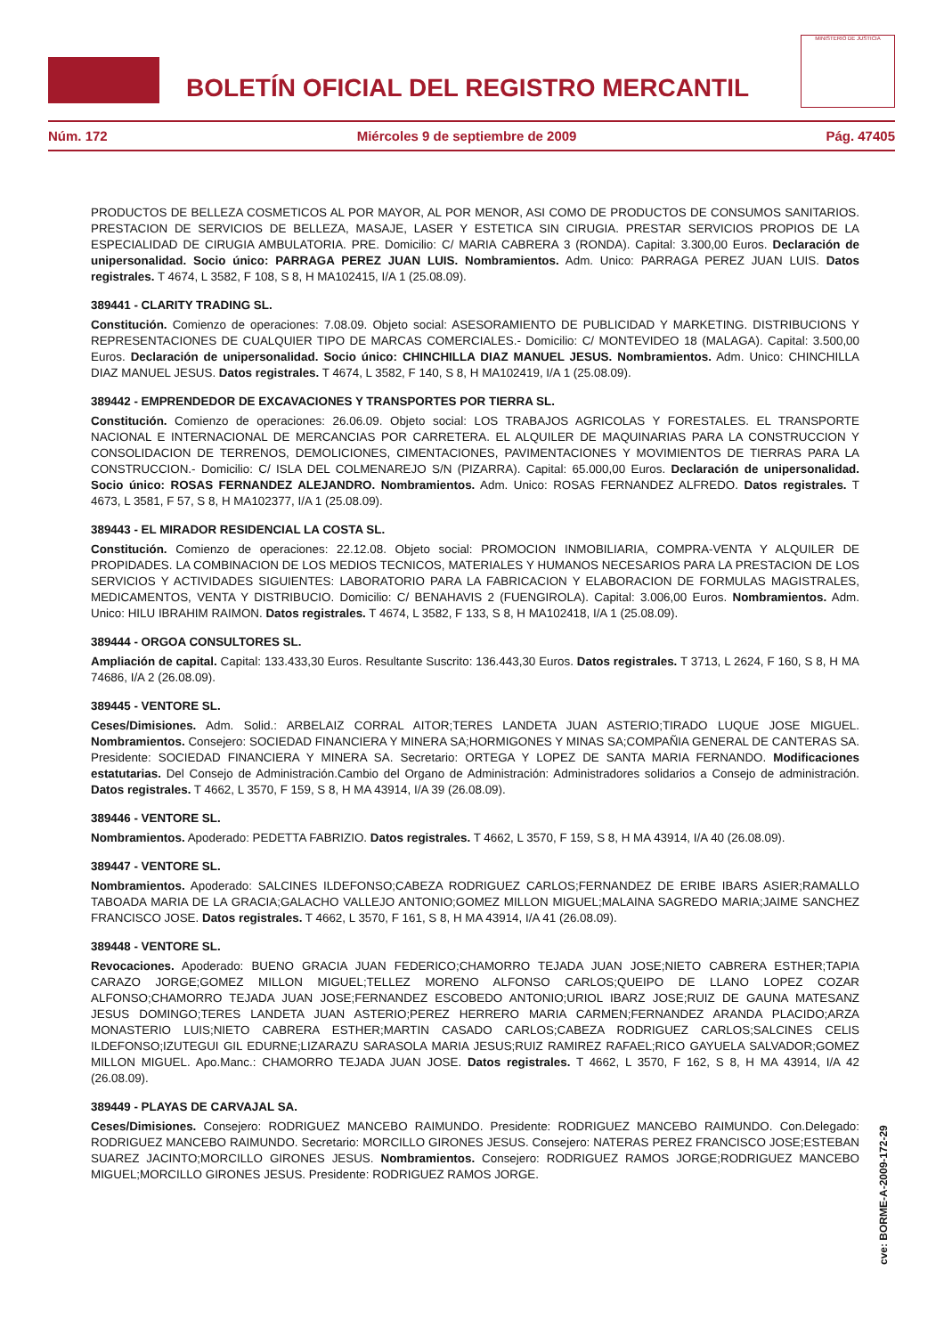BOLETÍN OFICIAL DEL REGISTRO MERCANTIL
MINISTERIO DE JUSTICIA
Núm. 172 Miércoles 9 de septiembre de 2009 Pág. 47405
PRODUCTOS DE BELLEZA COSMETICOS AL POR MAYOR, AL POR MENOR, ASI COMO DE PRODUCTOS DE CONSUMOS SANITARIOS. PRESTACION DE SERVICIOS DE BELLEZA, MASAJE, LASER Y ESTETICA SIN CIRUGIA. PRESTAR SERVICIOS PROPIOS DE LA ESPECIALIDAD DE CIRUGIA AMBULATORIA. PRE. Domicilio: C/ MARIA CABRERA 3 (RONDA). Capital: 3.300,00 Euros. Declaración de unipersonalidad. Socio único: PARRAGA PEREZ JUAN LUIS. Nombramientos. Adm. Unico: PARRAGA PEREZ JUAN LUIS. Datos registrales. T 4674, L 3582, F 108, S 8, H MA102415, I/A 1 (25.08.09).
389441 - CLARITY TRADING SL.
Constitución. Comienzo de operaciones: 7.08.09. Objeto social: ASESORAMIENTO DE PUBLICIDAD Y MARKETING. DISTRIBUCIONS Y REPRESENTACIONES DE CUALQUIER TIPO DE MARCAS COMERCIALES.- Domicilio: C/ MONTEVIDEO 18 (MALAGA). Capital: 3.500,00 Euros. Declaración de unipersonalidad. Socio único: CHINCHILLA DIAZ MANUEL JESUS. Nombramientos. Adm. Unico: CHINCHILLA DIAZ MANUEL JESUS. Datos registrales. T 4674, L 3582, F 140, S 8, H MA102419, I/A 1 (25.08.09).
389442 - EMPRENDEDOR DE EXCAVACIONES Y TRANSPORTES POR TIERRA SL.
Constitución. Comienzo de operaciones: 26.06.09. Objeto social: LOS TRABAJOS AGRICOLAS Y FORESTALES. EL TRANSPORTE NACIONAL E INTERNACIONAL DE MERCANCIAS POR CARRETERA. EL ALQUILER DE MAQUINARIAS PARA LA CONSTRUCCION Y CONSOLIDACION DE TERRENOS, DEMOLICIONES, CIMENTACIONES, PAVIMENTACIONES Y MOVIMIENTOS DE TIERRAS PARA LA CONSTRUCCION.- Domicilio: C/ ISLA DEL COLMENAREJO S/N (PIZARRA). Capital: 65.000,00 Euros. Declaración de unipersonalidad. Socio único: ROSAS FERNANDEZ ALEJANDRO. Nombramientos. Adm. Unico: ROSAS FERNANDEZ ALFREDO. Datos registrales. T 4673, L 3581, F 57, S 8, H MA102377, I/A 1 (25.08.09).
389443 - EL MIRADOR RESIDENCIAL LA COSTA SL.
Constitución. Comienzo de operaciones: 22.12.08. Objeto social: PROMOCION INMOBILIARIA, COMPRA-VENTA Y ALQUILER DE PROPIDADES. LA COMBINACION DE LOS MEDIOS TECNICOS, MATERIALES Y HUMANOS NECESARIOS PARA LA PRESTACION DE LOS SERVICIOS Y ACTIVIDADES SIGUIENTES: LABORATORIO PARA LA FABRICACION Y ELABORACION DE FORMULAS MAGISTRALES, MEDICAMENTOS, VENTA Y DISTRIBUCIO. Domicilio: C/ BENAHAVIS 2 (FUENGIROLA). Capital: 3.006,00 Euros. Nombramientos. Adm. Unico: HILU IBRAHIM RAIMON. Datos registrales. T 4674, L 3582, F 133, S 8, H MA102418, I/A 1 (25.08.09).
389444 - ORGOA CONSULTORES SL.
Ampliación de capital. Capital: 133.433,30 Euros. Resultante Suscrito: 136.443,30 Euros. Datos registrales. T 3713, L 2624, F 160, S 8, H MA 74686, I/A 2 (26.08.09).
389445 - VENTORE SL.
Ceses/Dimisiones. Adm. Solid.: ARBELAIZ CORRAL AITOR;TERES LANDETA JUAN ASTERIO;TIRADO LUQUE JOSE MIGUEL. Nombramientos. Consejero: SOCIEDAD FINANCIERA Y MINERA SA;HORMIGONES Y MINAS SA;COMPAÑIA GENERAL DE CANTERAS SA. Presidente: SOCIEDAD FINANCIERA Y MINERA SA. Secretario: ORTEGA Y LOPEZ DE SANTA MARIA FERNANDO. Modificaciones estatutarias. Del Consejo de Administración.Cambio del Organo de Administración: Administradores solidarios a Consejo de administración. Datos registrales. T 4662, L 3570, F 159, S 8, H MA 43914, I/A 39 (26.08.09).
389446 - VENTORE SL.
Nombramientos. Apoderado: PEDETTA FABRIZIO. Datos registrales. T 4662, L 3570, F 159, S 8, H MA 43914, I/A 40 (26.08.09).
389447 - VENTORE SL.
Nombramientos. Apoderado: SALCINES ILDEFONSO;CABEZA RODRIGUEZ CARLOS;FERNANDEZ DE ERIBE IBARS ASIER;RAMALLO TABOADA MARIA DE LA GRACIA;GALACHO VALLEJO ANTONIO;GOMEZ MILLON MIGUEL;MALAINA SAGREDO MARIA;JAIME SANCHEZ FRANCISCO JOSE. Datos registrales. T 4662, L 3570, F 161, S 8, H MA 43914, I/A 41 (26.08.09).
389448 - VENTORE SL.
Revocaciones. Apoderado: BUENO GRACIA JUAN FEDERICO;CHAMORRO TEJADA JUAN JOSE;NIETO CABRERA ESTHER;TAPIA CARAZO JORGE;GOMEZ MILLON MIGUEL;TELLEZ MORENO ALFONSO CARLOS;QUEIPO DE LLANO LOPEZ COZAR ALFONSO;CHAMORRO TEJADA JUAN JOSE;FERNANDEZ ESCOBEDO ANTONIO;URIOL IBARZ JOSE;RUIZ DE GAUNA MATESANZ JESUS DOMINGO;TERES LANDETA JUAN ASTERIO;PEREZ HERRERO MARIA CARMEN;FERNANDEZ ARANDA PLACIDO;ARZA MONASTERIO LUIS;NIETO CABRERA ESTHER;MARTIN CASADO CARLOS;CABEZA RODRIGUEZ CARLOS;SALCINES CELIS ILDEFONSO;IZUTEGUI GIL EDURNE;LIZARAZU SARASOLA MARIA JESUS;RUIZ RAMIREZ RAFAEL;RICO GAYUELA SALVADOR;GOMEZ MILLON MIGUEL. Apo.Manc.: CHAMORRO TEJADA JUAN JOSE. Datos registrales. T 4662, L 3570, F 162, S 8, H MA 43914, I/A 42 (26.08.09).
389449 - PLAYAS DE CARVAJAL SA.
Ceses/Dimisiones. Consejero: RODRIGUEZ MANCEBO RAIMUNDO. Presidente: RODRIGUEZ MANCEBO RAIMUNDO. Con.Delegado: RODRIGUEZ MANCEBO RAIMUNDO. Secretario: MORCILLO GIRONES JESUS. Consejero: NATERAS PEREZ FRANCISCO JOSE;ESTEBAN SUAREZ JACINTO;MORCILLO GIRONES JESUS. Nombramientos. Consejero: RODRIGUEZ RAMOS JORGE;RODRIGUEZ MANCEBO MIGUEL;MORCILLO GIRONES JESUS. Presidente: RODRIGUEZ RAMOS JORGE.
cve: BORME-A-2009-172-29